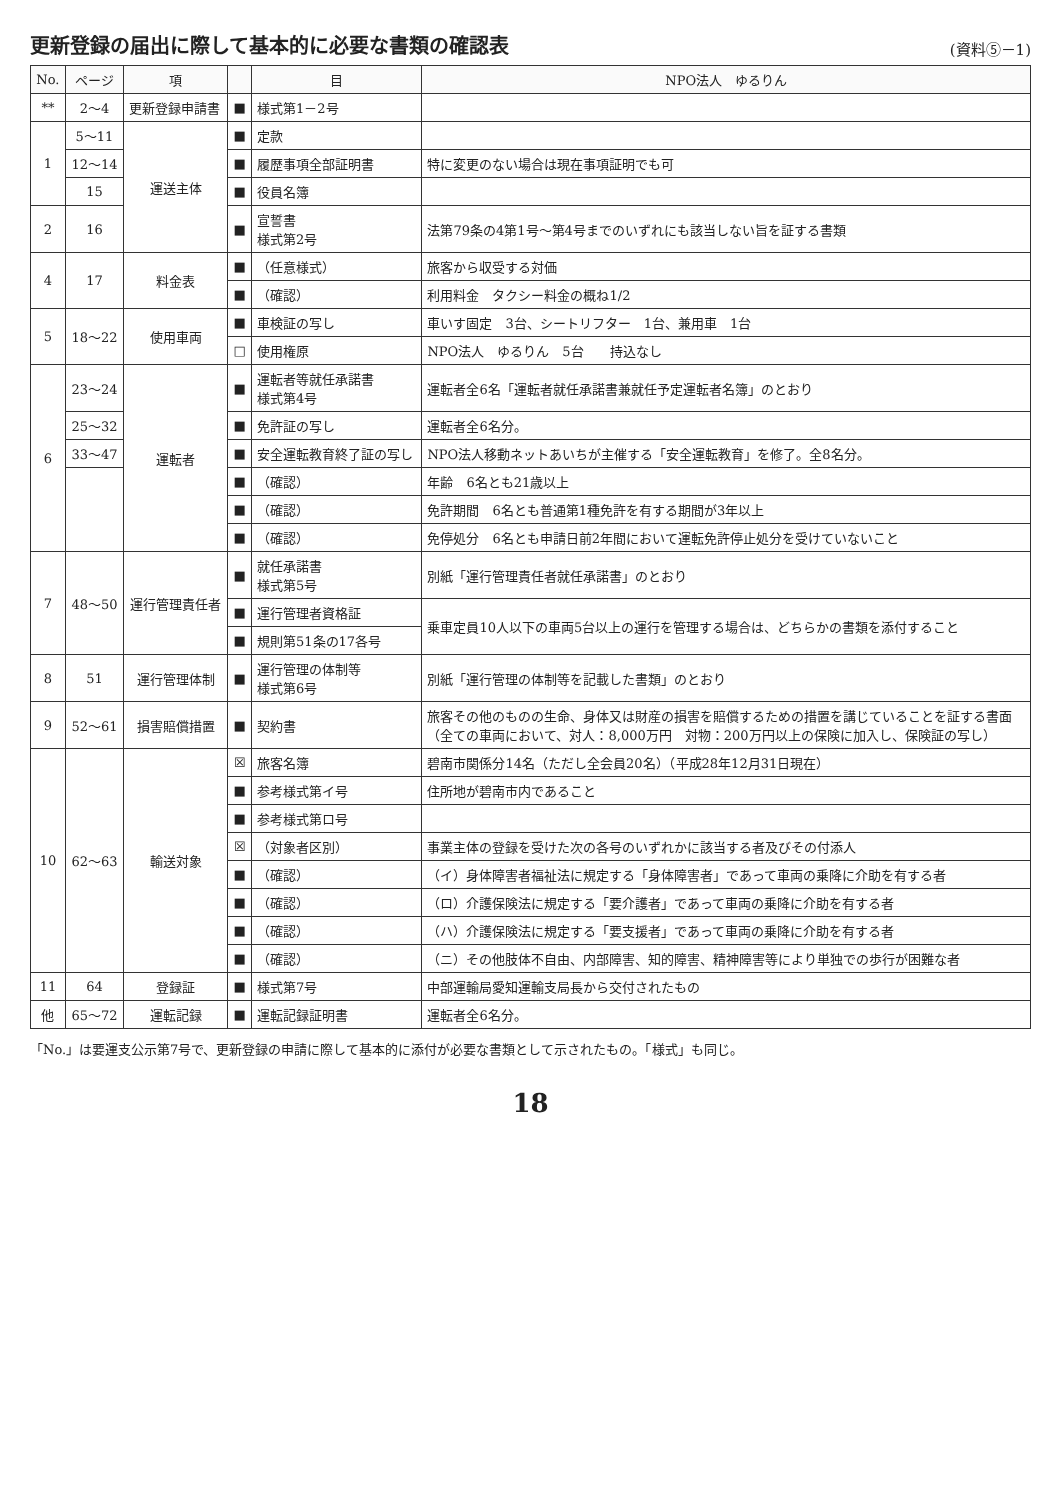更新登録の届出に際して基本的に必要な書類の確認表
(資料⑤－1)
| No. | ページ | 項 | | 目 | NPO法人 ゆるりん |
| --- | --- | --- | --- | --- | --- |
| ** | 2～4 | 更新登録申請書 | ■ | 様式第1－2号 | |
| 1 | 5～11 | 運送主体 | ■ | 定款 | |
| | 12～14 | | ■ | 履歴事項全部証明書 | 特に変更のない場合は現在事項証明でも可 |
| | 15 | | ■ | 役員名簿 | |
| 2 | 16 | | ■ | 宣誓書 様式第2号 | 法第79条の4第1号～第4号までのいずれにも該当しない旨を証する書類 |
| 4 | 17 | 料金表 | ■ | （任意様式） | 旅客から収受する対価 |
| | | | ■ | （確認） | 利用料金 タクシー料金の概ね1/2 |
| 5 | 18～22 | 使用車両 | ■ | 車検証の写し | 車いす固定 3台、シートリフター 1台、兼用車 1台 |
| | | | □ | 使用権原 | NPO法人 ゆるりん 5台 持込なし |
| 6 | 23～24 | 運転者 | ■ | 運転者等就任承諾書 様式第4号 | 運転者全6名「運転者就任承諾書兼就任予定運転者名簿」のとおり |
| | 25～32 | | ■ | 免許証の写し | 運転者全6名分。 |
| | 33～47 | | ■ | 安全運転教育終了証の写し | NPO法人移動ネットあいちが主催する「安全運転教育」を修了。全8名分。 |
| | | | ■ | （確認） | 年齢 6名とも21歳以上 |
| | | | ■ | （確認） | 免許期間 6名とも普通第1種免許を有する期間が3年以上 |
| | | | ■ | （確認） | 免停処分 6名とも申請日前2年間において運転免許停止処分を受けていないこと |
| 7 | 48～50 | 運行管理責任者 | ■ | 就任承諾書 様式第5号 | 別紙「運行管理責任者就任承諾書」のとおり |
| | | | ■ | 運行管理者資格証 | 乗車定員10人以下の車両5台以上の運行を管理する場合は、どちらかの書類を添付すること |
| | | | ■ | 規則第51条の17各号 | |
| 8 | 51 | 運行管理体制 | ■ | 運行管理の体制等 様式第6号 | 別紙「運行管理の体制等を記載した書類」のとおり |
| 9 | 52～61 | 損害賠償措置 | ■ | 契約書 | 旅客その他のものの生命、身体又は財産の損害を賠償するための措置を講じていることを証する書面 （全ての車両において、対人：8,000万円 対物：200万円以上の保険に加入し、保険証の写し） |
| 10 | 62～63 | 輸送対象 | ☒ | 旅客名簿 | 碧南市関係分14名（ただし全会員20名）（平成28年12月31日現在） |
| | | | ■ | 参考様式第イ号 | 住所地が碧南市内であること |
| | | | ■ | 参考様式第ロ号 | |
| | | | ☒ | （対象者区別） | 事業主体の登録を受けた次の各号のいずれかに該当する者及びその付添人 |
| | | | ■ | （確認） | （イ）身体障害者福祉法に規定する「身体障害者」であって車両の乗降に介助を有する者 |
| | | | ■ | （確認） | （ロ）介護保険法に規定する「要介護者」であって車両の乗降に介助を有する者 |
| | | | ■ | （確認） | （ハ）介護保険法に規定する「要支援者」であって車両の乗降に介助を有する者 |
| | | | ■ | （確認） | （ニ）その他肢体不自由、内部障害、知的障害、精神障害等により単独での歩行が困難な者 |
| 11 | 64 | 登録証 | ■ | 様式第7号 | 中部運輸局愛知運輸支局長から交付されたもの |
| 他 | 65～72 | 運転記録 | ■ | 運転記録証明書 | 運転者全6名分。 |
「No.」は要運支公示第7号で、更新登録の申請に際して基本的に添付が必要な書類として示されたもの。「様式」も同じ。
18